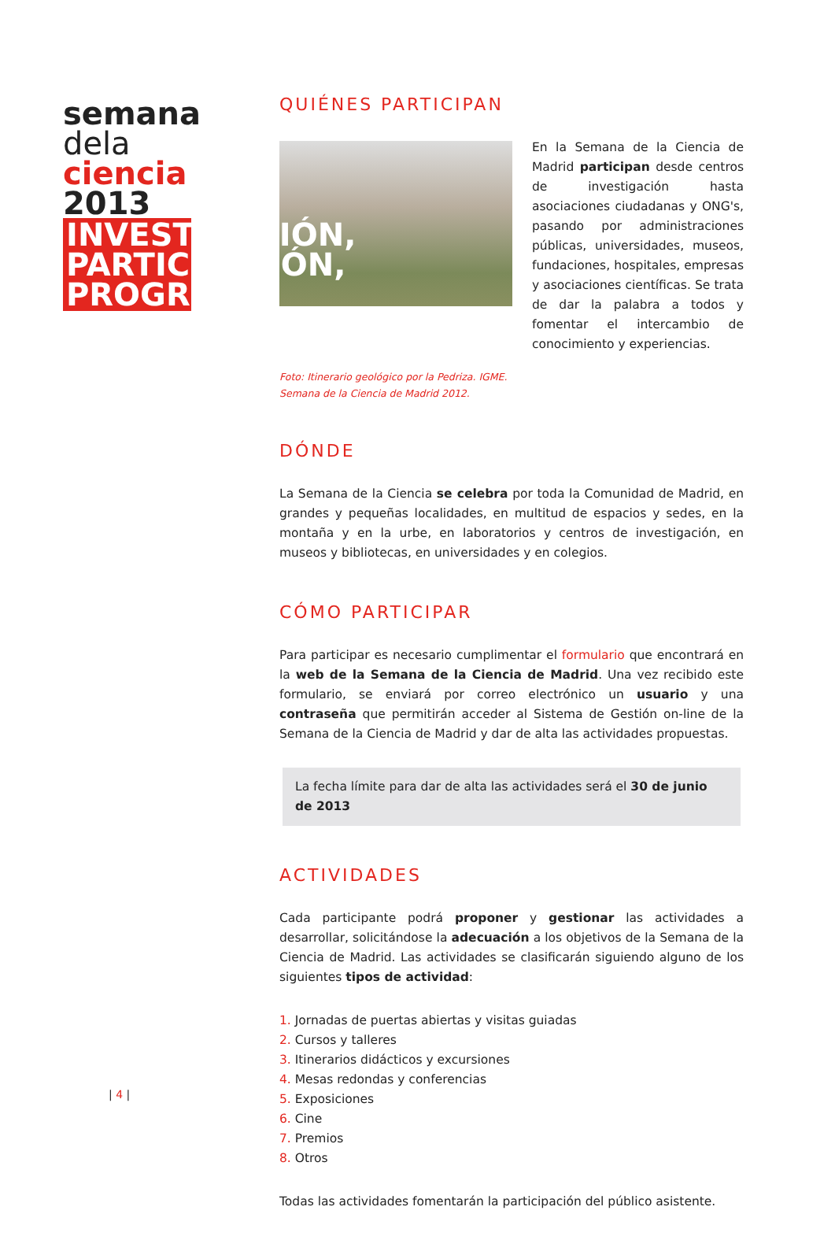semana
dela
ciencia
2013
INVESTIGACIÓN, PARTICIPACIÓN, PROGRESO
| 4 |
QUIÉNES PARTICIPAN
En la Semana de la Ciencia de Madrid participan desde centros de investigación hasta asociaciones ciudadanas y ONG's, pasando por administraciones públicas, universidades, museos, fundaciones, hospitales, empresas y asociaciones científicas. Se trata de dar la palabra a todos y fomentar el intercambio de conocimiento y experiencias.
Foto: Itinerario geológico por la Pedriza. IGME.
Semana de la Ciencia de Madrid 2012.
DÓNDE
La Semana de la Ciencia se celebra por toda la Comunidad de Madrid, en grandes y pequeñas localidades, en multitud de espacios y sedes, en la montaña y en la urbe, en laboratorios y centros de investigación, en museos y bibliotecas, en universidades y en colegios.
CÓMO PARTICIPAR
Para participar es necesario cumplimentar el formulario que encontrará en la web de la Semana de la Ciencia de Madrid. Una vez recibido este formulario, se enviará por correo electrónico un usuario y una contraseña que permitirán acceder al Sistema de Gestión on-line de la Semana de la Ciencia de Madrid y dar de alta las actividades propuestas.
La fecha límite para dar de alta las actividades será el 30 de junio de 2013
ACTIVIDADES
Cada participante podrá proponer y gestionar las actividades a desarrollar, solicitándose la adecuación a los objetivos de la Semana de la Ciencia de Madrid. Las actividades se clasificarán siguiendo alguno de los siguientes tipos de actividad:
1. Jornadas de puertas abiertas y visitas guiadas
2. Cursos y talleres
3. Itinerarios didácticos y excursiones
4. Mesas redondas y conferencias
5. Exposiciones
6. Cine
7. Premios
8. Otros
Todas las actividades fomentarán la participación del público asistente.